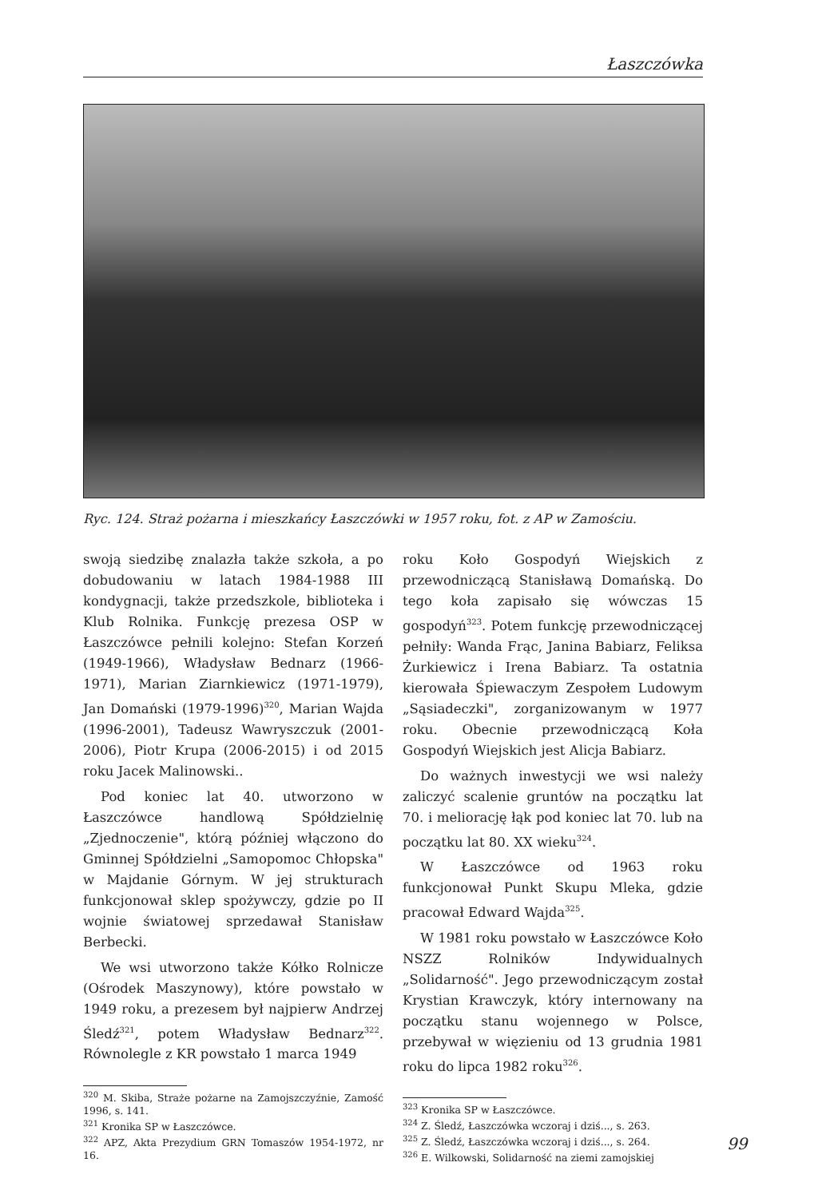Łaszczówka
Ryc. 124. Straż pożarna i mieszkańcy Łaszczówki w 1957 roku, fot. z AP w Zamościu.
swoją siedzibę znalazła także szkoła, a po dobudowaniu w latach 1984-1988 III kondygnacji, także przedszkole, biblioteka i Klub Rolnika. Funkcję prezesa OSP w Łaszczówce pełnili kolejno: Stefan Korzeń (1949-1966), Władysław Bednarz (1966-1971), Marian Ziarnkiewicz (1971-1979), Jan Domański (1979-1996)<sup>320</sup>, Marian Wajda (1996-2001), Tadeusz Wawryszczuk (2001-2006), Piotr Krupa (2006-2015) i od 2015 roku Jacek Malinowski..
Pod koniec lat 40. utworzono w Łaszczówce handlową Spółdzielnię „Zjednoczenie", którą później włączono do Gminnej Spółdzielni „Samopomoc Chłopska" w Majdanie Górnym. W jej strukturach funkcjonował sklep spożywczy, gdzie po II wojnie światowej sprzedawał Stanisław Berbecki.
We wsi utworzono także Kółko Rolnicze (Ośrodek Maszynowy), które powstało w 1949 roku, a prezesem był najpierw Andrzej Śledź<sup>321</sup>, potem Władysław Bednarz<sup>322</sup>. Równolegle z KR powstało 1 marca 1949
<sup>320</sup> M. Skiba, Straże pożarne na Zamojszczyźnie, Zamość 1996, s. 141.
<sup>321</sup> Kronika SP w Łaszczówce.
<sup>322</sup> APZ, Akta Prezydium GRN Tomaszów 1954-1972, nr 16.
roku Koło Gospodyń Wiejskich z przewodniczącą Stanisławą Domańską. Do tego koła zapisało się wówczas 15 gospodyń<sup>323</sup>. Potem funkcję przewodniczącej pełniły: Wanda Frąc, Janina Babiarz, Feliksa Żurkiewicz i Irena Babiarz. Ta ostatnia kierowała Śpiewaczym Zespołem Ludowym „Sąsiadeczki", zorganizowanym w 1977 roku. Obecnie przewodniczącą Koła Gospodyń Wiejskich jest Alicja Babiarz.
Do ważnych inwestycji we wsi należy zaliczyć scalenie gruntów na początku lat 70. i meliorację łąk pod koniec lat 70. lub na początku lat 80. XX wieku<sup>324</sup>.
W Łaszczówce od 1963 roku funkcjonował Punkt Skupu Mleka, gdzie pracował Edward Wajda<sup>325</sup>.
W 1981 roku powstało w Łaszczówce Koło NSZZ Rolników Indywidualnych „Solidarność". Jego przewodniczącym został Krystian Krawczyk, który internowany na początku stanu wojennego w Polsce, przebywał w więzieniu od 13 grudnia 1981 roku do lipca 1982 roku<sup>326</sup>.
<sup>323</sup> Kronika SP w Łaszczówce.
<sup>324</sup> Z. Śledź, Łaszczówka wczoraj i dziś..., s. 263.
<sup>325</sup> Z. Śledź, Łaszczówka wczoraj i dziś..., s. 264.
<sup>326</sup> E. Wilkowski, Solidarność na ziemi zamojskiej
99